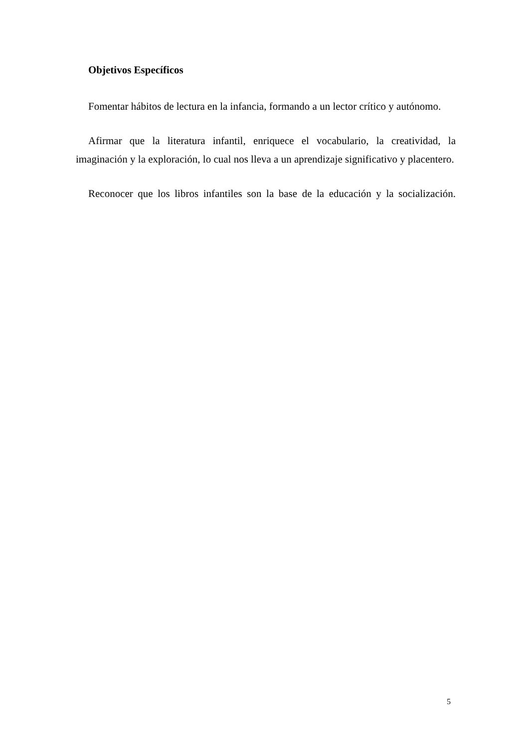Objetivos Específicos
Fomentar hábitos de lectura en la infancia, formando a un lector crítico y autónomo.
Afirmar que la literatura infantil, enriquece el vocabulario, la creatividad, la imaginación y la exploración, lo cual nos lleva a un aprendizaje significativo y placentero.
Reconocer que los libros infantiles son la base de la educación y la socialización.
5